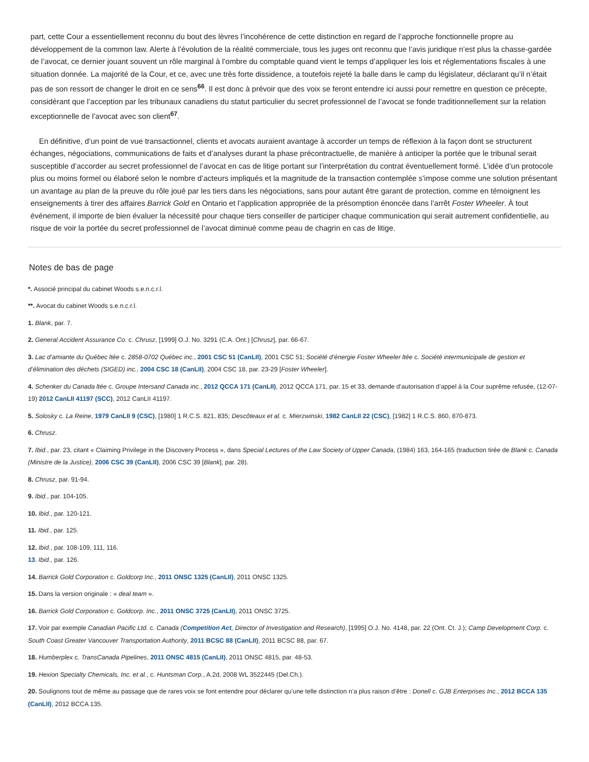part, cette Cour a essentiellement reconnu du bout des lèvres l’incohérence de cette distinction en regard de l’approche fonctionnelle propre au développement de la common law. Alerte à l’évolution de la réalité commerciale, tous les juges ont reconnu que l’avis juridique n’est plus la chasse-gardée de l’avocat, ce dernier jouant souvent un rôle marginal à l’ombre du comptable quand vient le temps d’appliquer les lois et réglementations fiscales à une situation donnée. La majorité de la Cour, et ce, avec une très forte dissidence, a toutefois rejeté la balle dans le camp du législateur, déclarant qu’il n’était pas de son ressort de changer le droit en ce sens<sup>66</sup>. Il est donc à prévoir que des voix se feront entendre ici aussi pour remettre en question ce précepte, considérant que l’acception par les tribunaux canadiens du statut particulier du secret professionnel de l’avocat se fonde traditionnellement sur la relation exceptionnelle de l’avocat avec son client<sup>67</sup>.
En définitive, d’un point de vue transactionnel, clients et avocats auraient avantage à accorder un temps de réflexion à la façon dont se structurent échanges, négociations, communications de faits et d’analyses durant la phase précontractuelle, de manière à anticiper la portée que le tribunal serait susceptible d’accorder au secret professionnel de l’avocat en cas de litige portant sur l’interprétation du contrat éventuellement formé. L’idée d’un protocole plus ou moins formel ou élaboré selon le nombre d’acteurs impliqués et la magnitude de la transaction contemplée s’impose comme une solution présentant un avantage au plan de la preuve du rôle joué par les tiers dans les négociations, sans pour autant être garant de protection, comme en témoignent les enseignements à tirer des affaires Barrick Gold en Ontario et l’application appropriée de la présomption énoncée dans l’arrêt Foster Wheeler. À tout événement, il importe de bien évaluer la nécessité pour chaque tiers conseiller de participer chaque communication qui serait autrement confidentielle, au risque de voir la portée du secret professionnel de l’avocat diminué comme peau de chagrin en cas de litige.
Notes de bas de page
*. Associé principal du cabinet Woods s.e.n.c.r.l.
**. Avocat du cabinet Woods s.e.n.c.r.l.
1. Blank, par. 7.
2. General Accident Assurance Co. c. Chrusz, [1999] O.J. No. 3291 (C.A. Ont.) [Chrusz], par. 66-67.
3. Lac d’amiante du Québec ltée c. 2858-0702 Québec inc., 2001 CSC 51 (CanLII), 2001 CSC 51; Société d’énergie Foster Wheeler ltée c. Société intermunicipale de gestion et d’élimination des déchets (SIGED) inc., 2004 CSC 18 (CanLII), 2004 CSC 18, par. 23-29 [Foster Wheeler].
4. Schenker du Canada ltée c. Groupe Intersand Canada inc., 2012 QCCA 171 (CanLII), 2012 QCCA 171, par. 15 et 33, demande d’autorisation d’appel à la Cour suprême refusée, (12-07-19) 2012 CanLII 41197 (SCC), 2012 CanLII 41197.
5. Solosky c. La Reine, 1979 CanLII 9 (CSC), [1980] 1 R.C.S. 821, 835; Descôteaux et al. c. Mierzwinski, 1982 CanLII 22 (CSC), [1982] 1 R.C.S. 860, 870-873.
6. Chrusz.
7. Ibid., par. 23, citant « Claiming Privilege in the Discovery Process », dans Special Lectures of the Law Society of Upper Canada, (1984) 163, 164-165 (traduction tirée de Blank c. Canada (Ministre de la Justice), 2006 CSC 39 (CanLII), 2006 CSC 39 [Blank], par. 28).
8. Chrusz, par. 91-94.
9. Ibid., par. 104-105.
10. Ibid., par. 120-121.
11. Ibid., par. 125.
12. Ibid., par. 108-109, 111, 116.
13. Ibid., par. 126.
14. Barrick Gold Corporation c. Goldcorp Inc., 2011 ONSC 1325 (CanLII), 2011 ONSC 1325.
15. Dans la version originale : « deal team ».
16. Barrick Gold Corporation c. Goldcorp. Inc., 2011 ONSC 3725 (CanLII), 2011 ONSC 3725.
17. Voir par exemple Canadian Pacific Ltd. c. Canada (Competition Act, Director of Investigation and Research), [1995] O.J. No. 4148, par. 22 (Ont. Ct. J.); Camp Development Corp. c. South Coast Greater Vancouver Transportation Authority, 2011 BCSC 88 (CanLII), 2011 BCSC 88, par. 67.
18. Humberplex c. TransCanada Pipelines, 2011 ONSC 4815 (CanLII), 2011 ONSC 4815, par. 48-53.
19. Hexion Specialty Chemicals, Inc. et al., c. Huntsman Corp., A.2d, 2008 WL 3522445 (Del.Ch.).
20. Soulignons tout de même au passage que de rares voix se font entendre pour déclarer qu’une telle distinction n’a plus raison d’être : Donell c. GJB Enterprises Inc., 2012 BCCA 135 (CanLII), 2012 BCCA 135.